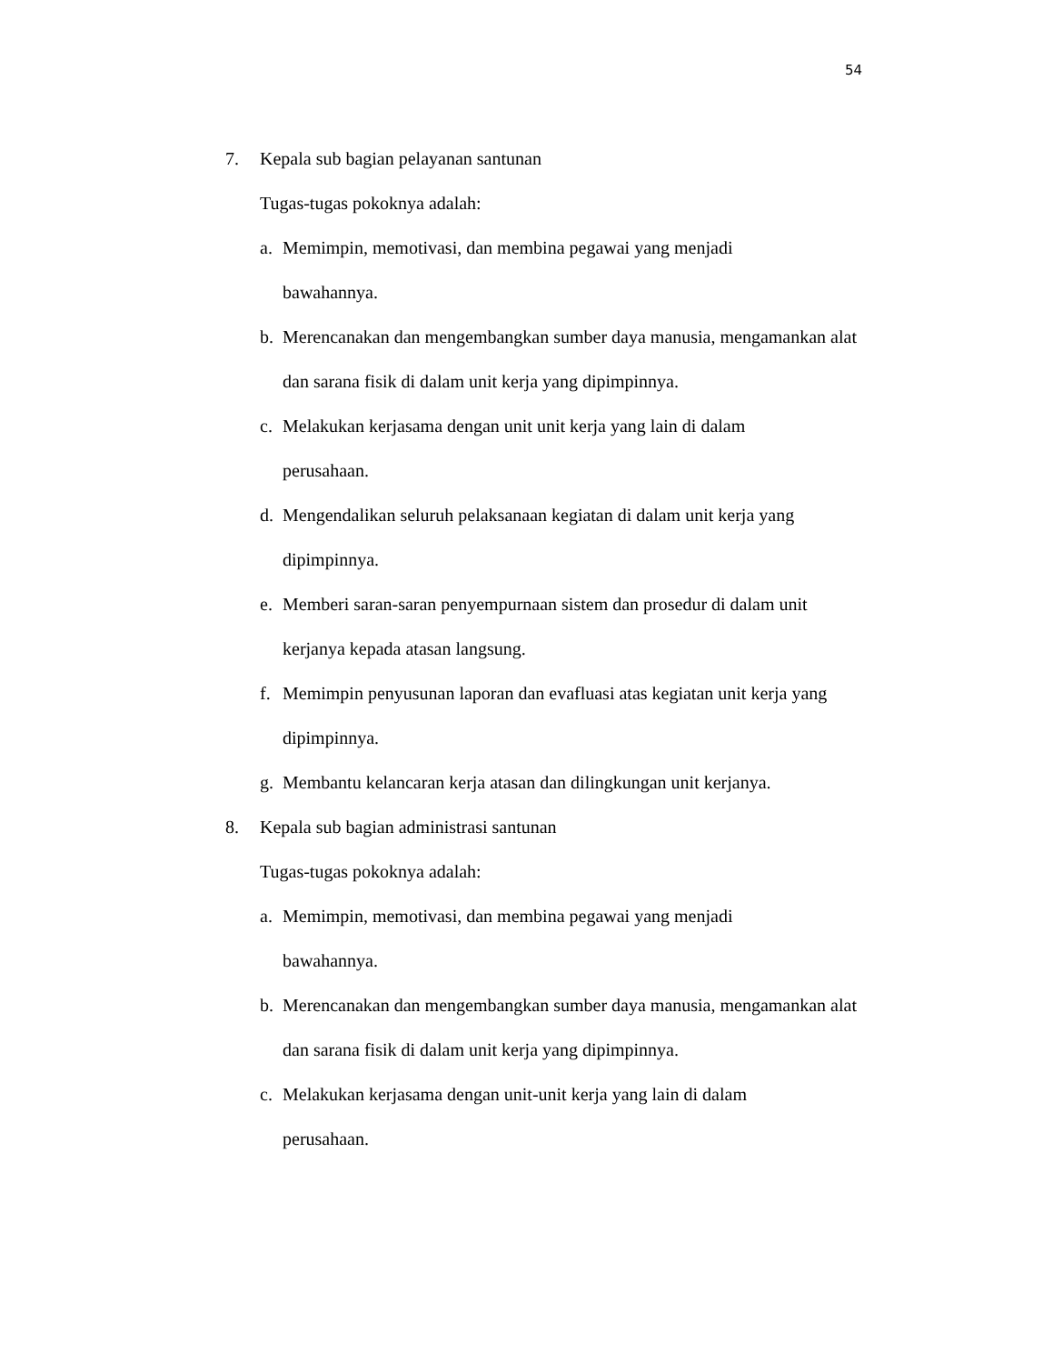54
7. Kepala sub bagian pelayanan santunan
Tugas-tugas pokoknya adalah:
a. Memimpin, memotivasi, dan membina pegawai yang menjadi
bawahannya.
b. Merencanakan dan mengembangkan sumber daya manusia, mengamankan alat dan sarana fisik di dalam unit kerja yang dipimpinnya.
c. Melakukan kerjasama dengan unit unit kerja yang lain di dalam
perusahaan.
d. Mengendalikan seluruh pelaksanaan kegiatan di dalam unit kerja yang dipimpinnya.
e. Memberi saran-saran penyempurnaan sistem dan prosedur di dalam unit kerjanya kepada atasan langsung.
f. Memimpin penyusunan laporan dan evafluasi atas kegiatan unit kerja yang dipimpinnya.
g. Membantu kelancaran kerja atasan dan dilingkungan unit kerjanya.
8. Kepala sub bagian administrasi santunan
Tugas-tugas pokoknya adalah:
a. Memimpin, memotivasi, dan membina pegawai yang menjadi
bawahannya.
b. Merencanakan dan mengembangkan sumber daya manusia, mengamankan alat dan sarana fisik di dalam unit kerja yang dipimpinnya.
c. Melakukan kerjasama dengan unit-unit kerja yang lain di dalam
perusahaan.